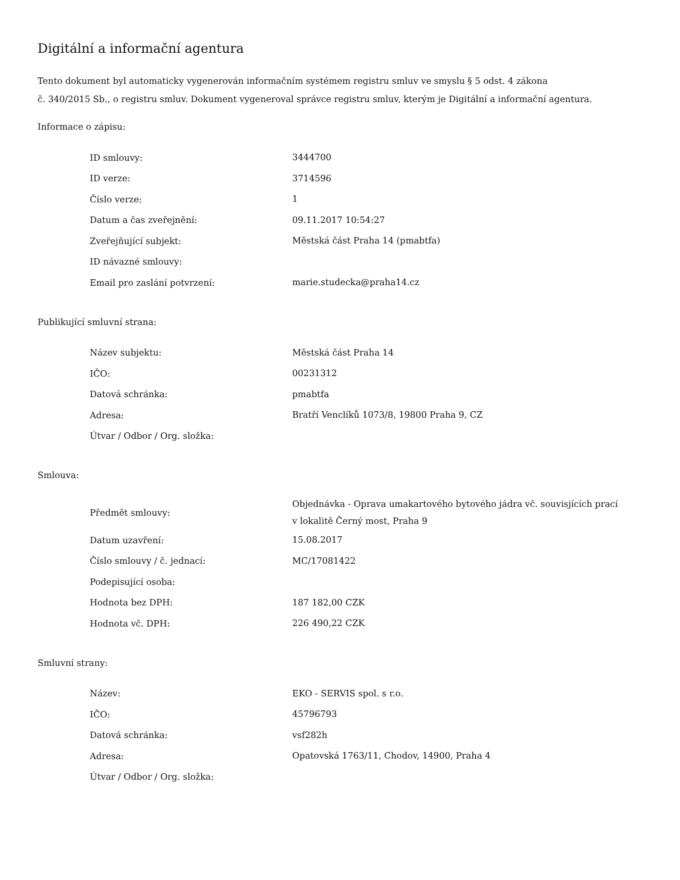Digitální a informační agentura
Tento dokument byl automaticky vygenerován informačním systémem registru smluv ve smyslu § 5 odst. 4 zákona
č. 340/2015 Sb., o registru smluv. Dokument vygeneroval správce registru smluv, kterým je Digitální a informační agentura.
Informace o zápisu:
| ID smlouvy: | 3444700 |
| ID verze: | 3714596 |
| Číslo verze: | 1 |
| Datum a čas zveřejnění: | 09.11.2017 10:54:27 |
| Zveřejňující subjekt: | Městská část Praha 14 (pmabtfa) |
| ID návazné smlouvy: | |
| Email pro zaslání potvrzení: | marie.studecka@praha14.cz |
Publikující smluvní strana:
| Název subjektu: | Městská část Praha 14 |
| IČO: | 00231312 |
| Datová schránka: | pmabtfa |
| Adresa: | Bratří Venclíků 1073/8, 19800 Praha 9, CZ |
| Útvar / Odbor / Org. složka: | |
Smlouva:
| Předmět smlouvy: | Objednávka - Oprava umakartového bytového jádra vč. souvisjících prací v lokalitě Černý most, Praha 9 |
| Datum uzavření: | 15.08.2017 |
| Číslo smlouvy / č. jednací: | MC/17081422 |
| Podepisující osoba: | |
| Hodnota bez DPH: | 187 182,00 CZK |
| Hodnota vč. DPH: | 226 490,22 CZK |
Smluvní strany:
| Název: | EKO - SERVIS spol. s r.o. |
| IČO: | 45796793 |
| Datová schránka: | vsf282h |
| Adresa: | Opatovská 1763/11, Chodov, 14900, Praha 4 |
| Útvar / Odbor / Org. složka: | |